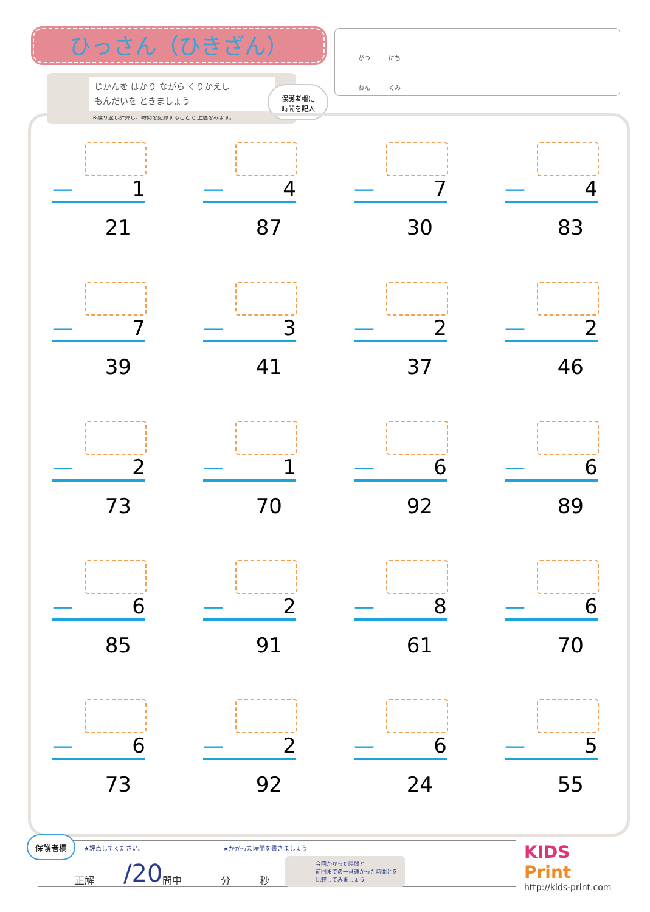ひっさん（ひきざん）
じかんを はかり ながら くりかえし
もんだいを ときましょう
※繰り返し計算し、時間を記録することで 上達をみます。
保護者欄に
時間を記入
がつ　　　にち
ねん　　　くみ
— 1
21
— 4
87
— 7
30
— 4
83
— 7
39
— 3
41
— 2
37
— 2
46
— 2
73
— 1
70
— 6
92
— 6
89
— 6
85
— 2
91
— 8
61
— 6
70
— 6
73
— 2
92
— 6
24
— 5
55
★評点してください。 ★かかった時間を書きましょう
正解＿＿＿ /20 問中　＿＿＿分＿＿＿秒 今回かかった時間と
前回までの一番速かった時間とを
比較してみましょう
保護者欄
KIDS
Print
http://kids-print.com